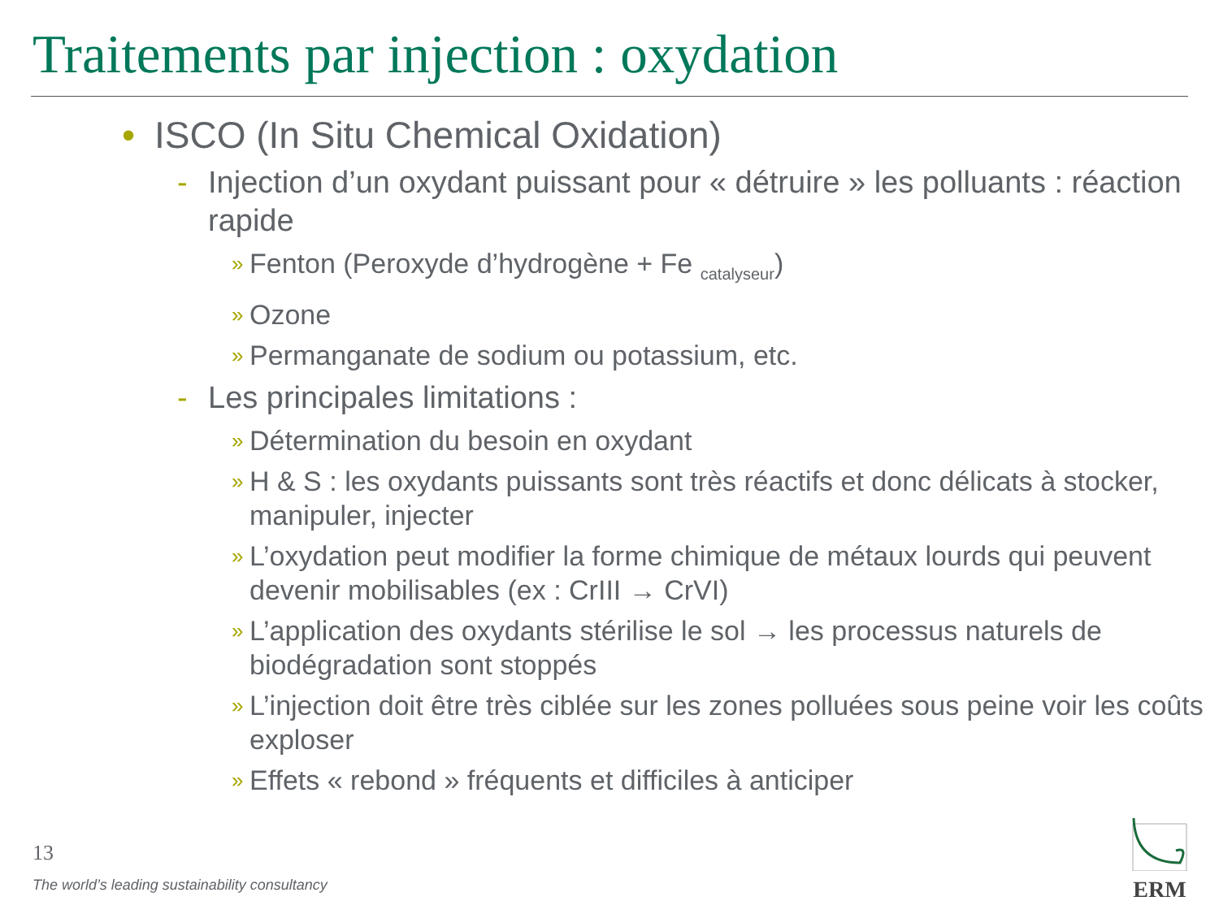Traitements par injection : oxydation
• ISCO (In Situ Chemical Oxidation)
- Injection d’un oxydant puissant pour « détruire » les polluants : réaction rapide
» Fenton (Peroxyde d’hydrogène + Fe <sub>catalyseur</sub>)
» Ozone
» Permanganate de sodium ou potassium, etc.
- Les principales limitations :
» Détermination du besoin en oxydant
» H & S : les oxydants puissants sont très réactifs et donc délicats à stocker, manipuler, injecter
» L’oxydation peut modifier la forme chimique de métaux lourds qui peuvent devenir mobilisables (ex : CrIII → CrVI)
» L’application des oxydants stérilise le sol → les processus naturels de biodégradation sont stoppés
» L’injection doit être très ciblée sur les zones polluées sous peine voir les coûts exploser
» Effets « rebond » fréquents et difficiles à anticiper
13
The world’s leading sustainability consultancy
ERM